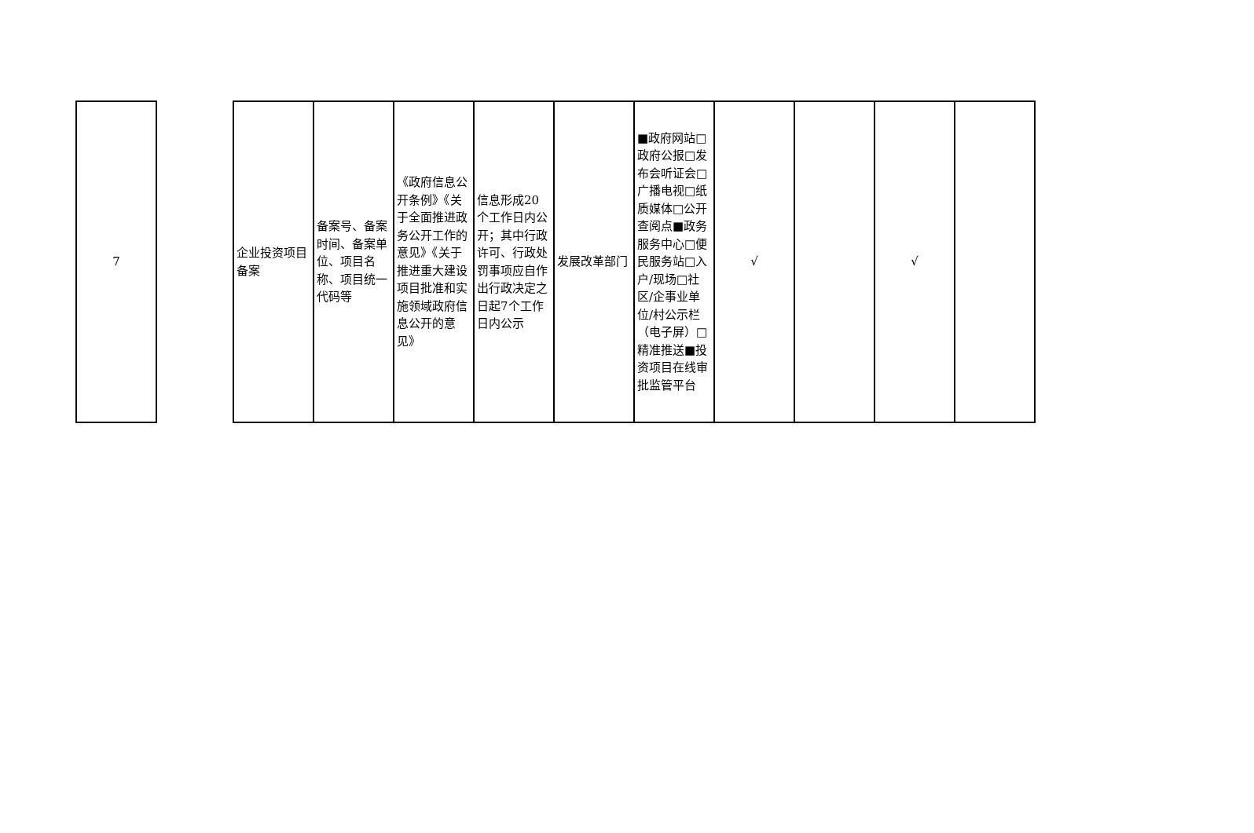| 7 |
| 企业投资项目备案 | 备案号、备案时间、备案单位、项目名称、项目统一代码等 | 《政府信息公开条例》《关于全面推进政务公开工作的意见》《关于推进重大建设项目批准和实施领域政府信息公开的意见》 | 信息形成20个工作日内公开；其中行政许可、行政处罚事项应自作出行政决定之日起7个工作日内公示 | 发展改革部门 | ■政府网站□政府公报□发布会听证会□广播电视□纸质媒体□公开查阅点■政务服务中心□便民服务站□入户/现场□社区/企事业单位/村公示栏（电子屏）□精准推送■投资项目在线审批监管平台 | √ | | √ | |